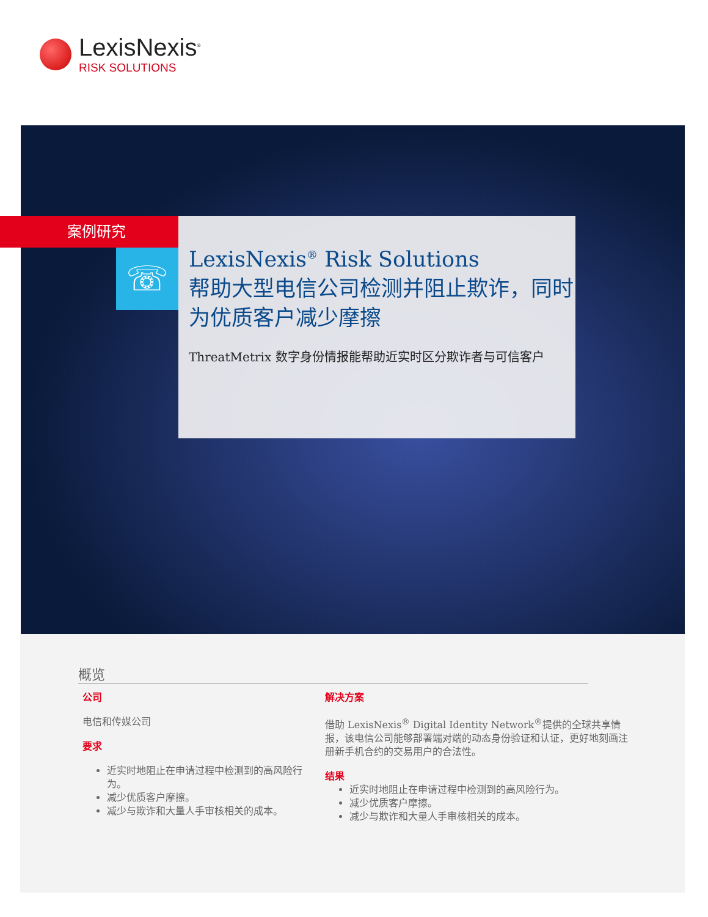LexisNexis<sup>®</sup>
RISK SOLUTIONS
案例研究
☏
LexisNexis<sup>®</sup> Risk Solutions
帮助大型电信公司检测并阻止欺诈，同时为优质客户减少摩擦
ThreatMetrix 数字身份情报能帮助近实时区分欺诈者与可信客户
概览
公司
电信和传媒公司
要求
近实时地阻止在申请过程中检测到的高风险行为。
减少优质客户摩擦。
减少与欺诈和大量人手审核相关的成本。
解决方案
借助 LexisNexis<sup>®</sup> Digital Identity Network<sup>®</sup>提供的全球共享情报，该电信公司能够部署端对端的动态身份验证和认证，更好地刻画注册新手机合约的交易用户的合法性。
结果
近实时地阻止在申请过程中检测到的高风险行为。
减少优质客户摩擦。
减少与欺诈和大量人手审核相关的成本。